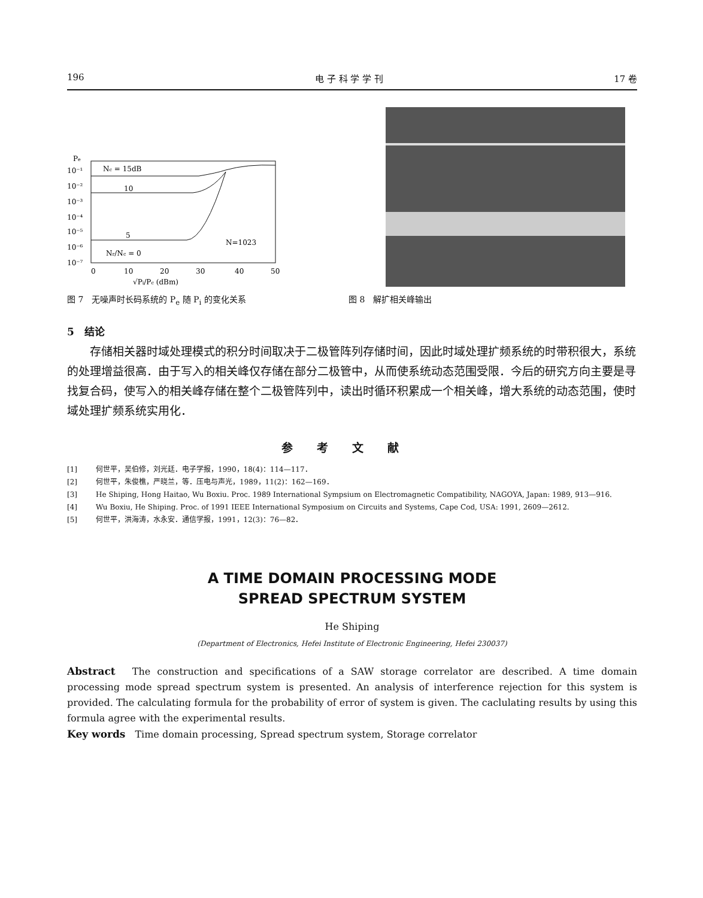196 电 子 科 学 学 刊 17 卷
Pe
10⁻¹
10⁻²
10⁻³
10⁻⁴
10⁻⁵
10⁻⁶
10⁻⁷
Nc = 15dB
10
5
N=1023
Nr/Nc = 0
0
10
20
30
40
50
√Pi/Pc (dBm)
图 7　无噪声时长码系统的 P<sub>e</sub> 随 P<sub>i</sub> 的变化关系 图 8　解扩相关峰输出
5　结论
存储相关器时域处理模式的积分时间取决于二极管阵列存储时间，因此时域处理扩频系统的时带积很大，系统的处理增益很高．由于写入的相关峰仅存储在部分二极管中，从而使系统动态范围受限．今后的研究方向主要是寻找复合码，使写入的相关峰存储在整个二极管阵列中，读出时循环积累成一个相关峰，增大系统的动态范围，使时域处理扩频系统实用化．
参考文献
[1] 何世平，吴伯修，刘光廷．电子学报，1990，18(4)：114—117．
[2] 何世平，朱俊樵，严晓兰，等．压电与声光，1989，11(2)：162—169．
[3] He Shiping, Hong Haitao, Wu Boxiu. Proc. 1989 International Sympsium on Electromagnetic Compatibility, NAGOYA, Japan: 1989, 913—916.
[4] Wu Boxiu, He Shiping. Proc. of 1991 IEEE International Symposium on Circuits and Systems, Cape Cod, USA: 1991, 2609—2612.
[5] 何世平，洪海涛，水永安．通信学报，1991，12(3)：76—82．
A TIME DOMAIN PROCESSING MODE
SPREAD SPECTRUM SYSTEM
He Shiping
(Department of Electronics, Hefei Institute of Electronic Engineering, Hefei 230037)
Abstract　The construction and specifications of a SAW storage correlator are described. A time domain processing mode spread spectrum system is presented. An analysis of interference rejection for this system is provided. The calculating formula for the probability of error of system is given. The caclulating results by using this formula agree with the experimental results.
Key words　Time domain processing, Spread spectrum system, Storage correlator